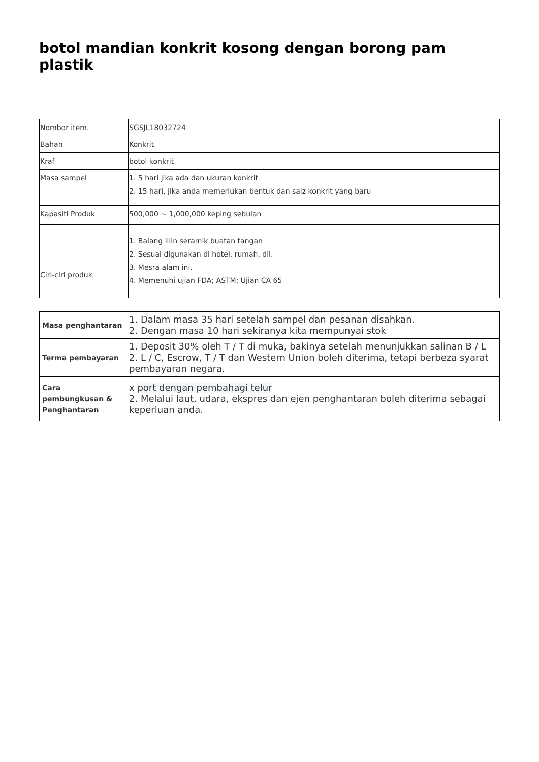botol mandian konkrit kosong dengan borong pam plastik
| Nombor item. | SGSJL18032724 |
| Bahan | Konkrit |
| Kraf | botol konkrit |
| Masa sampel | 1. 5 hari jika ada dan ukuran konkrit 2. 15 hari, jika anda memerlukan bentuk dan saiz konkrit yang baru |
| Kapasiti Produk | 500,000 ~ 1,000,000 keping sebulan |
| Ciri-ciri produk | 1. Balang lilin seramik buatan tangan 2. Sesuai digunakan di hotel, rumah, dll. 3. Mesra alam ini. 4. Memenuhi ujian FDA; ASTM; Ujian CA 65 |
| Masa penghantaran | 1. Dalam masa 35 hari setelah sampel dan pesanan disahkan. 2. Dengan masa 10 hari sekiranya kita mempunyai stok |
| Terma pembayaran | 1. Deposit 30% oleh T / T di muka, bakinya setelah menunjukkan salinan B / L 2. L / C, Escrow, T / T dan Western Union boleh diterima, tetapi berbeza syarat pembayaran negara. |
| Cara pembungkusan & Penghantaran | x port dengan pembahagi telur 2. Melalui laut, udara, ekspres dan ejen penghantaran boleh diterima sebagai keperluan anda. |